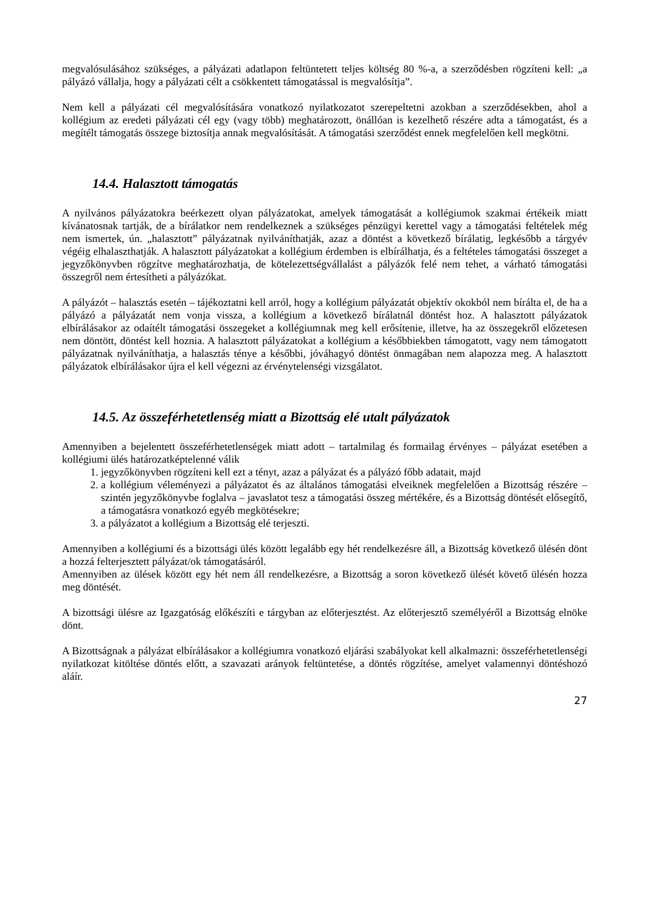megvalósulásához szükséges, a pályázati adatlapon feltüntetett teljes költség 80 %-a, a szerződésben rögzíteni kell: „a pályázó vállalja, hogy a pályázati célt a csökkentett támogatással is megvalósítja”.
Nem kell a pályázati cél megvalósítására vonatkozó nyilatkozatot szerepeltetni azokban a szerződésekben, ahol a kollégium az eredeti pályázati cél egy (vagy több) meghatározott, önállóan is kezelhető részére adta a támogatást, és a megítélt támogatás összege biztosítja annak megvalósítását. A támogatási szerződést ennek megfelelően kell megkötni.
14.4. Halasztott támogatás
A nyilvános pályázatokra beérkezett olyan pályázatokat, amelyek támogatását a kollégiumok szakmai értékeik miatt kívánatosnak tartják, de a bírálatkor nem rendelkeznek a szükséges pénzügyi kerettel vagy a támogatási feltételek még nem ismertek, ún. „halasztott” pályázatnak nyilváníthatják, azaz a döntést a következő bírálatig, legkésőbb a tárgyév végéig elhalaszthatják. A halasztott pályázatokat a kollégium érdemben is elbírálhatja, és a feltételes támogatási összeget a jegyzőkönyvben rögzítve meghatározhatja, de kötelezettségvállalást a pályázók felé nem tehet, a várható támogatási összegről nem értesítheti a pályázókat.
A pályázót – halasztás esetén – tájékoztatni kell arról, hogy a kollégium pályázatát objektív okokból nem bírálta el, de ha a pályázó a pályázatát nem vonja vissza, a kollégium a következő bírálatnál döntést hoz. A halasztott pályázatok elbírálásakor az odaítélt támogatási összegeket a kollégiumnak meg kell erősítenie, illetve, ha az összegekről előzetesen nem döntött, döntést kell hoznia. A halasztott pályázatokat a kollégium a későbbiekben támogatott, vagy nem támogatott pályázatnak nyilváníthatja, a halasztás ténye a későbbi, jóváhagyó döntést önmagában nem alapozza meg. A halasztott pályázatok elbírálásakor újra el kell végezni az érvénytelenségi vizsgálatot.
14.5. Az összeférhetetlenség miatt a Bizottság elé utalt pályázatok
Amennyiben a bejelentett összeférhetetlenségek miatt adott – tartalmilag és formailag érvényes – pályázat esetében a kollégiumi ülés határozatképtelenné válik
1. jegyzőkönyvben rögzíteni kell ezt a tényt, azaz a pályázat és a pályázó főbb adatait, majd
2. a kollégium véleményezi a pályázatot és az általános támogatási elveiknek megfelelően a Bizottság részére – szintén jegyzőkönyvbe foglalva – javaslatot tesz a támogatási összeg mértékére, és a Bizottság döntését elősegítő, a támogatásra vonatkozó egyéb megkötésekre;
3. a pályázatot a kollégium a Bizottság elé terjeszti.
Amennyiben a kollégiumi és a bizottsági ülés között legalább egy hét rendelkezésre áll, a Bizottság következő ülésén dönt a hozzá felterjesztett pályázat/ok támogatásáról.
Amennyiben az ülések között egy hét nem áll rendelkezésre, a Bizottság a soron következő ülését követő ülésén hozza meg döntését.
A bizottsági ülésre az Igazgatóság előkészíti e tárgyban az előterjesztést. Az előterjesztő személyéről a Bizottság elnöke dönt.
A Bizottságnak a pályázat elbírálásakor a kollégiumra vonatkozó eljárási szabályokat kell alkalmazni: összeférhetetlenségi nyilatkozat kitöltése döntés előtt, a szavazati arányok feltüntetése, a döntés rögzítése, amelyet valamennyi döntéshozó aláír.
27